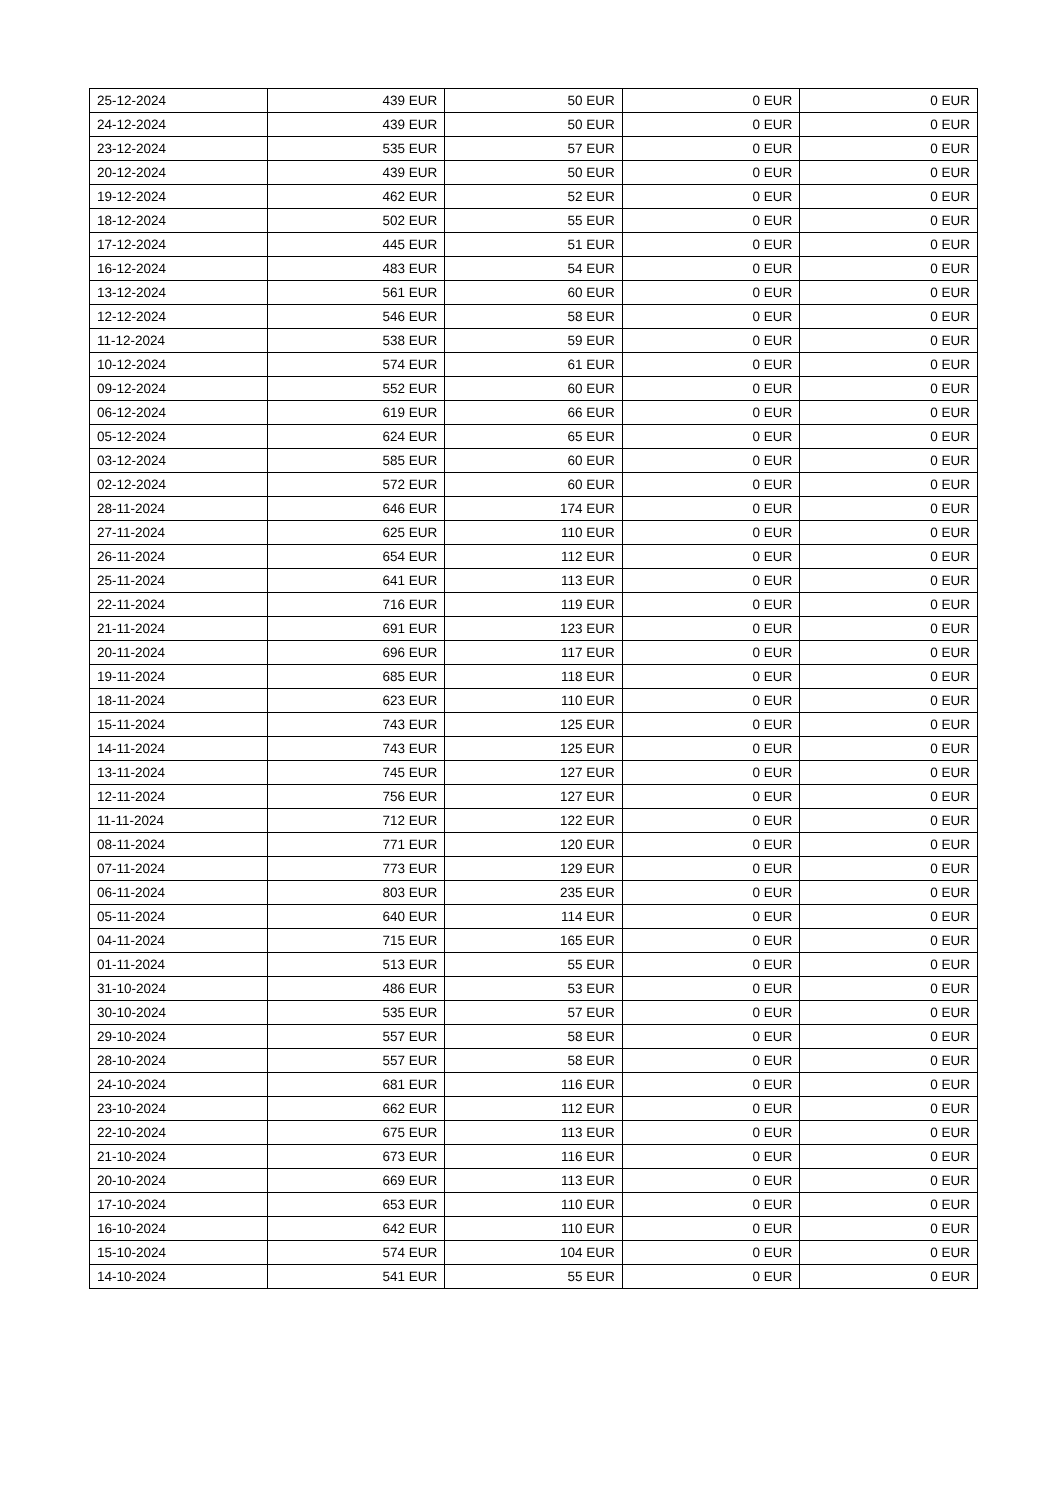| 25-12-2024 | 439 EUR | 50 EUR | 0 EUR | 0 EUR |
| 24-12-2024 | 439 EUR | 50 EUR | 0 EUR | 0 EUR |
| 23-12-2024 | 535 EUR | 57 EUR | 0 EUR | 0 EUR |
| 20-12-2024 | 439 EUR | 50 EUR | 0 EUR | 0 EUR |
| 19-12-2024 | 462 EUR | 52 EUR | 0 EUR | 0 EUR |
| 18-12-2024 | 502 EUR | 55 EUR | 0 EUR | 0 EUR |
| 17-12-2024 | 445 EUR | 51 EUR | 0 EUR | 0 EUR |
| 16-12-2024 | 483 EUR | 54 EUR | 0 EUR | 0 EUR |
| 13-12-2024 | 561 EUR | 60 EUR | 0 EUR | 0 EUR |
| 12-12-2024 | 546 EUR | 58 EUR | 0 EUR | 0 EUR |
| 11-12-2024 | 538 EUR | 59 EUR | 0 EUR | 0 EUR |
| 10-12-2024 | 574 EUR | 61 EUR | 0 EUR | 0 EUR |
| 09-12-2024 | 552 EUR | 60 EUR | 0 EUR | 0 EUR |
| 06-12-2024 | 619 EUR | 66 EUR | 0 EUR | 0 EUR |
| 05-12-2024 | 624 EUR | 65 EUR | 0 EUR | 0 EUR |
| 03-12-2024 | 585 EUR | 60 EUR | 0 EUR | 0 EUR |
| 02-12-2024 | 572 EUR | 60 EUR | 0 EUR | 0 EUR |
| 28-11-2024 | 646 EUR | 174 EUR | 0 EUR | 0 EUR |
| 27-11-2024 | 625 EUR | 110 EUR | 0 EUR | 0 EUR |
| 26-11-2024 | 654 EUR | 112 EUR | 0 EUR | 0 EUR |
| 25-11-2024 | 641 EUR | 113 EUR | 0 EUR | 0 EUR |
| 22-11-2024 | 716 EUR | 119 EUR | 0 EUR | 0 EUR |
| 21-11-2024 | 691 EUR | 123 EUR | 0 EUR | 0 EUR |
| 20-11-2024 | 696 EUR | 117 EUR | 0 EUR | 0 EUR |
| 19-11-2024 | 685 EUR | 118 EUR | 0 EUR | 0 EUR |
| 18-11-2024 | 623 EUR | 110 EUR | 0 EUR | 0 EUR |
| 15-11-2024 | 743 EUR | 125 EUR | 0 EUR | 0 EUR |
| 14-11-2024 | 743 EUR | 125 EUR | 0 EUR | 0 EUR |
| 13-11-2024 | 745 EUR | 127 EUR | 0 EUR | 0 EUR |
| 12-11-2024 | 756 EUR | 127 EUR | 0 EUR | 0 EUR |
| 11-11-2024 | 712 EUR | 122 EUR | 0 EUR | 0 EUR |
| 08-11-2024 | 771 EUR | 120 EUR | 0 EUR | 0 EUR |
| 07-11-2024 | 773 EUR | 129 EUR | 0 EUR | 0 EUR |
| 06-11-2024 | 803 EUR | 235 EUR | 0 EUR | 0 EUR |
| 05-11-2024 | 640 EUR | 114 EUR | 0 EUR | 0 EUR |
| 04-11-2024 | 715 EUR | 165 EUR | 0 EUR | 0 EUR |
| 01-11-2024 | 513 EUR | 55 EUR | 0 EUR | 0 EUR |
| 31-10-2024 | 486 EUR | 53 EUR | 0 EUR | 0 EUR |
| 30-10-2024 | 535 EUR | 57 EUR | 0 EUR | 0 EUR |
| 29-10-2024 | 557 EUR | 58 EUR | 0 EUR | 0 EUR |
| 28-10-2024 | 557 EUR | 58 EUR | 0 EUR | 0 EUR |
| 24-10-2024 | 681 EUR | 116 EUR | 0 EUR | 0 EUR |
| 23-10-2024 | 662 EUR | 112 EUR | 0 EUR | 0 EUR |
| 22-10-2024 | 675 EUR | 113 EUR | 0 EUR | 0 EUR |
| 21-10-2024 | 673 EUR | 116 EUR | 0 EUR | 0 EUR |
| 20-10-2024 | 669 EUR | 113 EUR | 0 EUR | 0 EUR |
| 17-10-2024 | 653 EUR | 110 EUR | 0 EUR | 0 EUR |
| 16-10-2024 | 642 EUR | 110 EUR | 0 EUR | 0 EUR |
| 15-10-2024 | 574 EUR | 104 EUR | 0 EUR | 0 EUR |
| 14-10-2024 | 541 EUR | 55 EUR | 0 EUR | 0 EUR |